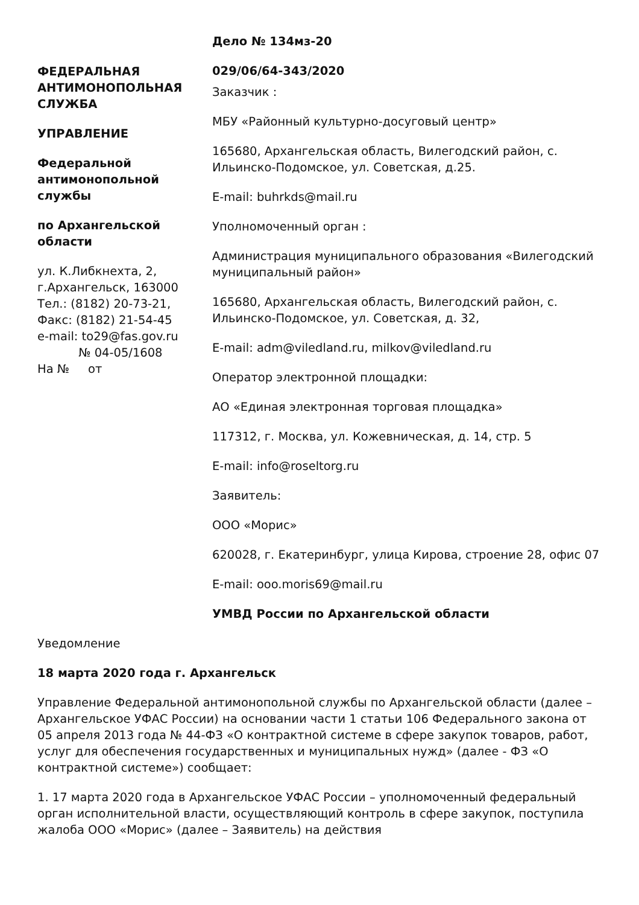ФЕДЕРАЛЬНАЯ АНТИМОНОПОЛЬНАЯ СЛУЖБА
УПРАВЛЕНИЕ
Федеральной антимонопольной службы
по Архангельской области
ул. К.Либкнехта, 2,
г.Архангельск, 163000
Тел.: (8182) 20-73-21,
Факс: (8182) 21-54-45
e-mail: to29@fas.gov.ru
№ 04-05/1608
На № от
Дело № 134мз-20
029/06/64-343/2020
Заказчик :
МБУ «Районный культурно-досуговый центр»
165680, Архангельская область, Вилегодский район, с. Ильинско-Подомское, ул. Советская, д.25.
E-mail: buhrkds@mail.ru
Уполномоченный орган :
Администрация муниципального образования «Вилегодский муниципальный район»
165680, Архангельская область, Вилегодский район, с. Ильинско-Подомское, ул. Советская, д. 32,
E-mail: adm@viledland.ru, milkov@viledland.ru
Оператор электронной площадки:
АО «Единая электронная торговая площадка»
117312, г. Москва, ул. Кожевническая, д. 14, стр. 5
E-mail: info@roseltorg.ru
Заявитель:
ООО «Морис»
620028, г. Екатеринбург, улица Кирова, строение 28, офис 07
E-mail: ooo.moris69@mail.ru
УМВД России по Архангельской области
Уведомление
18 марта 2020 года г. Архангельск
Управление Федеральной антимонопольной службы по Архангельской области (далее – Архангельское УФАС России) на основании части 1 статьи 106 Федерального закона от 05 апреля 2013 года № 44-ФЗ «О контрактной системе в сфере закупок товаров, работ, услуг для обеспечения государственных и муниципальных нужд» (далее - ФЗ «О контрактной системе») сообщает:
1. 17 марта 2020 года в Архангельское УФАС России – уполномоченный федеральный орган исполнительной власти, осуществляющий контроль в сфере закупок, поступила жалоба ООО «Морис» (далее – Заявитель) на действия